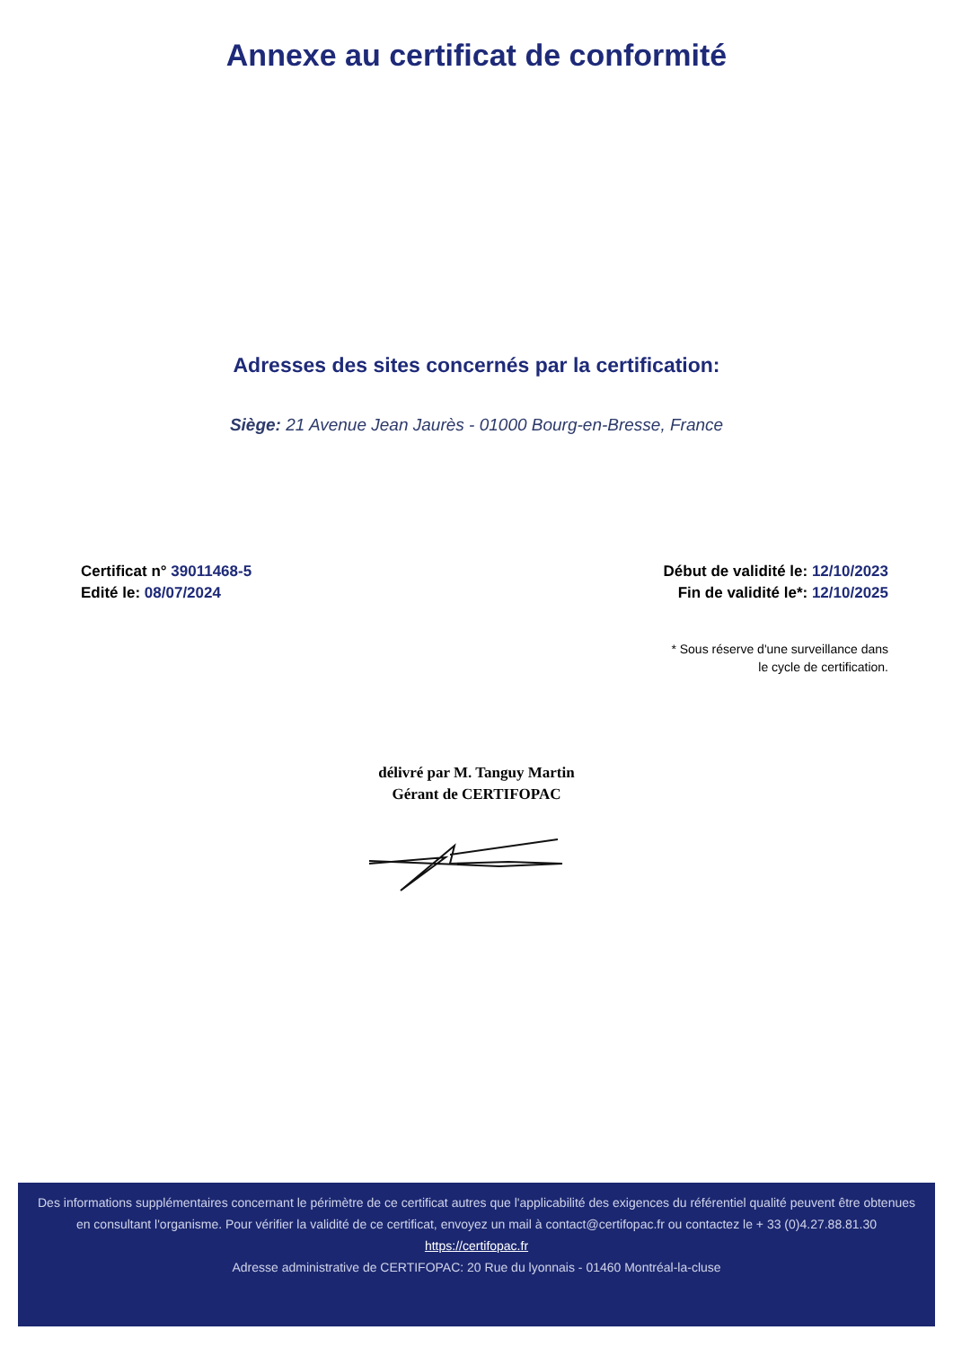Annexe au certificat de conformité
Adresses des sites concernés par la certification:
Siège: 21 Avenue Jean Jaurès - 01000 Bourg-en-Bresse, France
Certificat n° 39011468-5
Edité le: 08/07/2024
Début de validité le: 12/10/2023
Fin de validité le*: 12/10/2025
* Sous réserve d'une surveillance dans
le cycle de certification.
délivré par M. Tanguy Martin
Gérant de CERTIFOPAC
Des informations supplémentaires concernant le périmètre de ce certificat autres que l'applicabilité des exigences du référentiel qualité peuvent être obtenues en consultant l'organisme. Pour vérifier la validité de ce certificat, envoyez un mail à contact@certifopac.fr ou contactez le + 33 (0)4.27.88.81.30
https://certifopac.fr
Adresse administrative de CERTIFOPAC: 20 Rue du lyonnais - 01460 Montréal-la-cluse